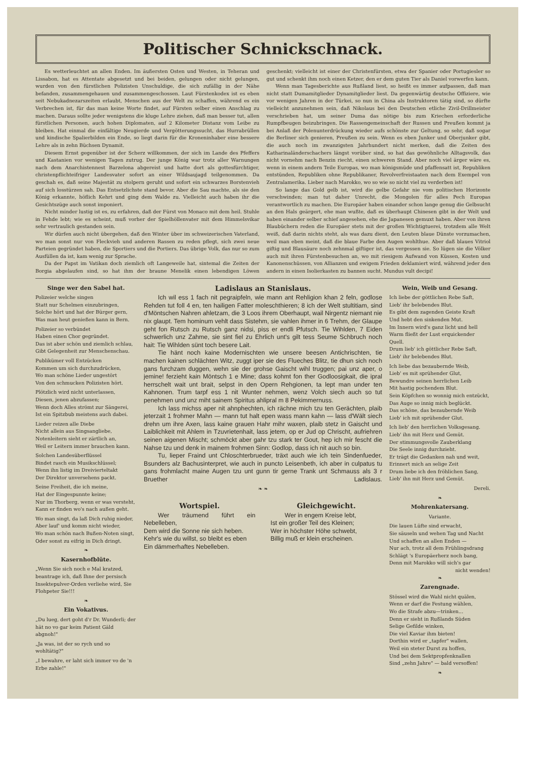Politischer Schnickschnack.
Es wetterleuchtet an allen Enden. Im äußersten Osten und Westen, in Teheran und Lissabon, hat es Attentate abgesetzt und bei beiden, gelungen oder nicht gelungen, wurden von den fürstlichen Polizisten Unschuldige, die sich zufällig in der Nähe befanden, zusammengehauen und zusammengeschossen. Laut Fürstenkodex ist es eben seit Nebukadnezarszeiten erlaubt, Menschen aus der Welt zu schaffen, während es ein Verbrechen ist, für das man keine Worte findet, auf Fürsten selber einen Anschlag zu machen. Daraus sollte jeder wenigstens die kluge Lehre ziehen, daß man besser tut, allen fürstlichen Personen, auch hohen Diplomaten, auf 2 Kilometer Distanz vom Leibe zu bleiben. Hat einmal die einfältige Neugierde und Vergötterungssucht, das Hurrabrüllen und kindische Spalierbilden ein Ende, so liegt darin für die Kroneninhaber eine bessere Lehre als in zehn Büchsen Dynamit.
Diesem Ernst gegenüber ist der Scherz willkommen, der sich im Lande des Pfeffers und Kastanien vor wenigen Tagen zutrug. Der junge König war trotz aller Warnungen nach dem Anarchistennest Barzelona abgereist und hatte dort als gottesfürchtiger, christenpflichteifriger Landesvater sofort an einer Wildsaujagd teilgenommen. Da geschah es, daß seine Majestät zu stolpern geruht und sofort ein schwarzes Borstenvieh auf sich losstürzen sah. Das Entsetzlichste stand bevor. Aber die Sau machte, als sie den König erkannte, höflich Kehrt und ging dem Walde zu. Vielleicht auch haben ihr die Gesichtszüge auch sonst imponiert.
Nicht minder lustig ist es, zu erfahren, daß der Fürst von Monaco mit dem heil. Stuhle in Fehde lebt; wie es scheint, muß vorher der Spielhöllenvater mit dem Himmelsvikar sehr vertraulich gestanden sein.
Wir dürfen auch nicht übergehen, daß den Winter über im schweizerischen Vaterland, wo man sonst nur von Fleckvieh und anderen Rassen zu reden pflegt, sich zwei neue Parteien gegründet haben, die Sportiers und die Portiers. Das übrige Volk, das nur so zum Ausfüllen da ist, kam wenig zur Sprache.
Da der Papst im Vatikan doch ziemlich oft Langeweile hat, sintemal die Zeiten der Borgia abgelaufen sind, so hat ihm der braune Menelik einen lebendigen Löwen geschenkt; vielleicht ist einer der Christenfürsten, etwa der Spanier oder Portugiesler so gut und schenkt ihm noch einen Ketzer, den er dem guten Tier als Daniel vorwerfen kann.
Wenn man Tagesberichte aus Rußland liest, so heißt es immer aufpassen, daß man nicht statt Dumamitglieder Dynamitglieder liest. Da gegenwärtig deutsche Offiziere, wie vor wenigen Jahren in der Türkei, so nun in China als Instruktoren tätig sind, so dürfte vielleicht anzunehmen sein, daß Nikolaus bei den Deutschen etliche Zivil-Drillmeister verschrieben hat, um seiner Duma das nötige bis zum Kriechen erforderliche Rumpfbeugen beizubringen. Die Rassengemeinschaft der Russen und Preußen kommt ja bei Anlaß der Polenunterdrückung wieder aufs schönste zur Geltung, so sehr, daß sogar die Berliner sich genieren, Preußen zu sein. Wenn es eben Junker und Oberjunker gibt, die auch noch im zwanzigsten Jahrhundert nicht merken, daß die Zeiten des Katharinaländerschachers längst vorüber sind, so hat das gewöhnliche Alltagsvolk, das nicht vornehm nach Benzin riecht, einen schweren Stand. Aber noch viel ärger wäre es, wenn in einem andern Teile Europas, wo man königsmüde und pfaffensatt ist, Republiken entstünden, Republiken ohne Republikaner, Revolverfreistaaten nach dem Exempel von Zentralamerika. Lieber nach Marokko, wo so wie so nicht viel zu verderben ist!
So lange das Gold gelb ist, wird die gelbe Gefahr nie vom politischen Horizonte verschwinden; man tut daher Unrecht, die Mongolen für alles Pech Europas verantwortlich zu machen. Die Europäer haben einander schon lange genug die Gelbsucht an den Hals geärgert, ehe man wußte, daß es überhaupt Chinesen gibt in der Welt und haben einander selber schief angesehen, ehe die Japanesen gemuxt haben. Aber von ihren Blaubüchern reden die Europäer stets mit der großen Wichtigtuerei, trotzdem alle Welt weiß, daß darin nichts steht, als was dazu dient, den Leuten blaue Dünste vorzumachen, weil man eben meint, daß die blaue Farbe den Augen wohlthue. Aber daß blaues Vitriol giftig und Blausäure noch zehnmal giftiger ist, das vergessen sie. So lügen sie die Völker auch mit ihren Fürstenbesuchen an, wo mit riesigem Aufwand von Küssen, Kosten und Kanonenschüssen, von Allianzen und ewigem Frieden deklamiert wird, während jeder den andern in einen Isolierkasten zu bannen sucht. Mundus vult decipi!
Singe wer den Sabel hat.
Polizeier welche singen
Statt nur Schelmen einzubringen,
Solche hört und hat der Bürger gern,
Was man heut genießen kann in Bern.
Polizeier so verbündet
Haben einen Chor gegründet.
Das ist aber schön und ziemlich schlau,
Gibt Gelegenheit zur Menschenschau.
Publikümer voll Entzücken
Kommen um sich durchzudrücken,
Wo man schöne Lieder ungestört
Von den schmucken Polizisten hört.
Plötzlich wird nicht unterlassen,
Diesen, jenen abzufassen;
Wenn doch Alles strömt zur Sängerei,
Ist ein Spitzbub meistens auch dabei.
Lieder reizen alle Diebe
Nicht allein aus Singsangliebe,
Notenleitern sieht er zärtlich an,
Weil er Leitern immer brauchen kann.
Solchen Landesüberflüssel
Bindet rasch ein Musikschlüssel;
Wenn ihn listig im Dreivierteltakt
Der Direktor unversehens packt.
Seine Freiheit, die ich meine,
Hat der Eingespunnte keine;
Nur im Thorberg, wenn er was versteht,
Kann er finden wo's nach außen geht.
Wo man singt, da laß Dich ruhig nieder,
Aber lauf' und komm nicht wieder,
Wo man schön nach Bußen-Noten singt,
Oder sonst zu eifrig in Dich dringt.
❧
Kasernhofblüte.
„Wenn Sie sich noch e Mal kratzed, beantrage ich, daß Ihne der persisch Insektepulver-Orden verliehe wird, Sie Flohpeter Sie!!!
❧
Ein Vokativus.
„Du lueg, dert goht d'r Dr. Wunderli; der hät no vo gar keim Patient Gäld abgnoh!"
„Ja was, ist der so rych und so wohltätig?"
„I bewahre, er laht sich immer vo de 'n Erbe zahle!"
Ladislaus an Stanislaus.
Ich wil ess 1 fach nit pegraipfeln, wie mann ant Rehligion khan 2 feln, godlose Rehden tut foll 4 en, ten hailigen Fatter moleschthieren; 8 ich der Welt stultitiam, sind d'Möntschen Nahren ahletzam, die 3 Loos ihrem Oberhaupt, wail Nirgentz niemant nie nix glaupt. Tem hominum vehlt dass Sistehm, sie vahlen ihmer in 6 Trehm, der Glaupe geht fon Rutsch zu Rutsch ganz nidsi, piss er endli Pfutsch. Tie Wihlden, 7 Eiden schwerlich unz Zahme, sie sint fiel zu Ehrlich unt's gilt tess Seume Schbruch noch hait: Tie Wihlden sünt toch besere Lait.
Tie hänt noch kaine Modernischten wie unsere beesen Antichrischten, tie machen kainen schlächten Witz, zuggt iper sie des Flueches Blitz, tie dhun sich noch gans furchzam duggen, wehn sie der grohse Gaischt wihl truggen; pai unz aper, o jemine! ferzieht kain Möntsch 1 e Mine; dass kohmt fon ther Godloosigkait, die ipral herrschelt wait unt brait, selpst in den Opern Rehgionen, ta lept man under ten Kahnonen. Trum tarpf ess 1 nit Wunter nehmen, wenz Volch siech auch so tut penehmen und unz miht sainem Spiritus ahlipral m 8 Pekimmernuss.
Ich lass michss aper nit ahnphechten, ich rächne mich tzu ten Gerächten, plaib jeterzait 1 frohmer Mahn — mann tut halt epen wass mann kahn — lass d'Wält siech drehn um ihre Axen, lass kaine grauen Hahr mihr waxen, plaib stetz in Gaischt und Laiblichkeit mit Ahlem in Tzuvrietenhait, lass jetem, op er Jud op Chrischt, aufriehren seinen aigenen Mischt; schmöckt aber gahr tzu stark ter Gout, hep ich mir fescht die Nahse tzu und denk in mainem frohmen Sinn: Godlop, dass ich nit auch so bin.
Tu, lieper Fraind unt Chloschterbrueder, träxt auch wie ich tein Sindenfueder, Bsunders alz Bachusinterpret, wie auch in puncto Leisenbeth, ich aber in culpatus tu gans frohmlacht maine Augen tzu unt gunn tir gerne Trank unt Schmauss als 3 r Bruether Ladislaus.
❧ ❧
Wortspiel.
Wer träumend führt ein Nebelleben,
Dem wird die Sonne nie sich heben.
Kehr's wie du willst, so bleibt es eben
Ein dämmerhaftes Nebelleben.
Gleichgewicht.
Wer in engem Kreise lebt,
Ist ein großer Teil des Kleinen;
Wer in höchster Höhe schwebt,
Billig muß er klein erscheinen.
Wein, Weib und Gesang.
Ich liebe der göttlichen Rebe Saft,
Lieb' ihr belebendes Blut.
Es gibt dem zagenden Geiste Kraft
Und hebt den sinkenden Mut.
Im Innern wird's ganz licht und hell
Warm fließt der Lust erquickender Quell.
Drum lieb' ich göttlicher Rebe Saft,
Lieb' ihr belebendes Blut.
Ich liebe das bezaubernde Weib,
Lieb' es mit sprühender Glut,
Bewundre seinen herrlichen Leib
Mit hastig pochendem Blut.
Sein Köpfchen so wonnig mich entzückt,
Das Auge so innig mich beglückt.
Das schöne, das bezaubernde Weib
Lieb' ich mit sprühender Glut.
Ich lieb' den herrlichen Volksgesang.
Lieb' ihn mit Herz und Gemüt.
Der stimmungsvolle Zauberklang
Die Seele innig durchzieht.
Er trägt die Gedanken nah und weit,
Erinnert mich an selige Zeit
Drum liebe ich den fröhlichen Sang,
Lieb' ihn mit Herz und Gemüt.
Dereli.
❧
Mohrenkatersang.
Variante.
Die lauen Lüfte sind erwacht,
Sie säuseln und wehen Tag und Nacht
Und schaffen an allen Enden —
Nur ach, trotz all dem Frühlingsdrang
Schlägt 's Europäerherz noch bang,
Denn mit Marokko will sich's gar
nicht wenden!
❧
Zarengnade.
Stössel wird die Wahl nicht quälen,
Wenn er darf die Festung wählen,
Wo die Strafe abzu—trinken...
Denn er sieht in Rußlands Süden
Selige Gefilde winken,
Die viel Kaviar ihm bieten!
Dorthin wird er „tapfer" wallen,
Weil ein steter Durst zu hoffen,
Und bei dem Sektpropfenknallen
Sind „zehn Jahre" — bald versoffen!
❧